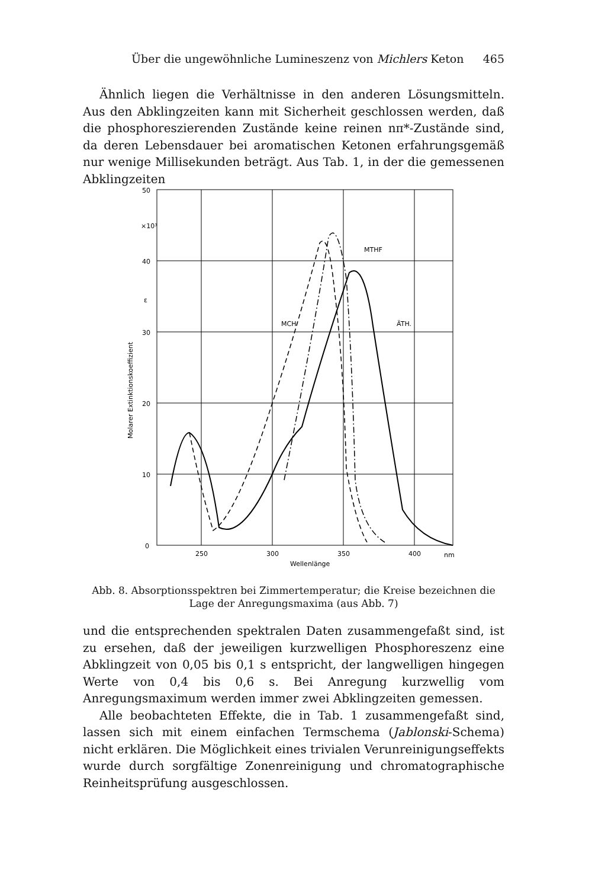Über die ungewöhnliche Lumineszenz von Michlers Keton 465
Ähnlich liegen die Verhältnisse in den anderen Lösungsmitteln. Aus den Abklingzeiten kann mit Sicherheit geschlossen werden, daß die phosphoreszierenden Zustände keine reinen nπ*-Zustände sind, da deren Lebensdauer bei aromatischen Ketonen erfahrungsgemäß nur wenige Millisekunden beträgt. Aus Tab. 1, in der die gemessenen Abklingzeiten
50
×10³
40
ε
30
20
10
0
250
300
350
400
nm
Wellenlänge
MTHF
MCH
ÄTH.
Molarer Extinktionskoeffizient
Abb. 8. Absorptionsspektren bei Zimmertemperatur; die Kreise bezeichnen die Lage der Anregungsmaxima (aus Abb. 7)
und die entsprechenden spektralen Daten zusammengefaßt sind, ist zu ersehen, daß der jeweiligen kurzwelligen Phosphoreszenz eine Abklingzeit von 0,05 bis 0,1 s entspricht, der langwelligen hingegen Werte von 0,4 bis 0,6 s. Bei Anregung kurzwellig vom Anregungsmaximum werden immer zwei Abklingzeiten gemessen.
Alle beobachteten Effekte, die in Tab. 1 zusammengefaßt sind, lassen sich mit einem einfachen Termschema (Jablonski-Schema) nicht erklären. Die Möglichkeit eines trivialen Verunreinigungseffekts wurde durch sorgfältige Zonenreinigung und chromatographische Reinheitsprüfung ausgeschlossen.